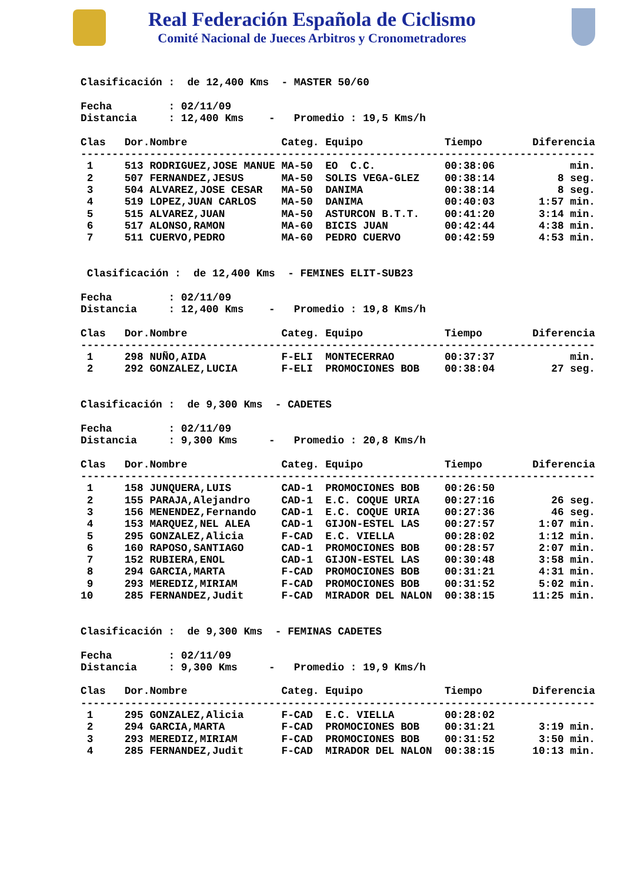Real Federación Española de Ciclismo
Comité Nacional de Jueces Arbitros y Cronometradores
Clasificación :  de 12,400 Kms  - MASTER 50/60

Fecha         : 02/11/09
Distancia     : 12,400 Kms    -   Promedio : 19,5 Kms/h

Clas   Dor.Nombre               Categ. Equipo             Tiempo        Diferencia
----------------------------------------------------------------------------------
 1     513 RODRIGUEZ,JOSE MANUE MA-50  EO  C.C.           00:38:06            min.
 2     507 FERNANDEZ,JESUS      MA-50  SOLIS VEGA-GLEZ    00:38:14          8 seg.
 3     504 ALVAREZ,JOSE CESAR   MA-50  DANIMA             00:38:14          8 seg.
 4     519 LOPEZ,JUAN CARLOS    MA-50  DANIMA             00:40:03       1:57 min.
 5     515 ALVAREZ,JUAN         MA-50  ASTURCON B.T.T.    00:41:20       3:14 min.
 6     517 ALONSO,RAMON         MA-60  BICIS JUAN         00:42:44       4:38 min.
 7     511 CUERVO,PEDRO         MA-60  PEDRO CUERVO       00:42:59       4:53 min.


 Clasificación :  de 12,400 Kms  - FEMINES ELIT-SUB23

Fecha         : 02/11/09
Distancia     : 12,400 Kms    -   Promedio : 19,8 Kms/h

Clas   Dor.Nombre               Categ. Equipo             Tiempo        Diferencia
----------------------------------------------------------------------------------
 1     298 NUÑO,AIDA            F-ELI  MONTECERRAO        00:37:37            min.
 2     292 GONZALEZ,LUCIA       F-ELI  PROMOCIONES BOB    00:38:04         27 seg.


Clasificación :  de 9,300 Kms  - CADETES

Fecha         : 02/11/09
Distancia     : 9,300 Kms     -   Promedio : 20,8 Kms/h

Clas   Dor.Nombre               Categ. Equipo             Tiempo        Diferencia
----------------------------------------------------------------------------------
 1     158 JUNQUERA,LUIS        CAD-1  PROMOCIONES BOB    00:26:50
 2     155 PARAJA,Alejandro     CAD-1  E.C. COQUE URIA    00:27:16         26 seg.
 3     156 MENENDEZ,Fernando    CAD-1  E.C. COQUE URIA    00:27:36         46 seg.
 4     153 MARQUEZ,NEL ALEA     CAD-1  GIJON-ESTEL LAS    00:27:57       1:07 min.
 5     295 GONZALEZ,Alicia      F-CAD  E.C. VIELLA        00:28:02       1:12 min.
 6     160 RAPOSO,SANTIAGO      CAD-1  PROMOCIONES BOB    00:28:57       2:07 min.
 7     152 RUBIERA,ENOL         CAD-1  GIJON-ESTEL LAS    00:30:48       3:58 min.
 8     294 GARCIA,MARTA         F-CAD  PROMOCIONES BOB    00:31:21       4:31 min.
 9     293 MEREDIZ,MIRIAM       F-CAD  PROMOCIONES BOB    00:31:52       5:02 min.
10     285 FERNANDEZ,Judit      F-CAD  MIRADOR DEL NALON  00:38:15      11:25 min.


Clasificación :  de 9,300 Kms  - FEMINAS CADETES

Fecha         : 02/11/09
Distancia     : 9,300 Kms     -   Promedio : 19,9 Kms/h

Clas   Dor.Nombre               Categ. Equipo             Tiempo        Diferencia
----------------------------------------------------------------------------------
 1     295 GONZALEZ,Alicia      F-CAD  E.C. VIELLA        00:28:02
 2     294 GARCIA,MARTA         F-CAD  PROMOCIONES BOB    00:31:21       3:19 min.
 3     293 MEREDIZ,MIRIAM       F-CAD  PROMOCIONES BOB    00:31:52       3:50 min.
 4     285 FERNANDEZ,Judit      F-CAD  MIRADOR DEL NALON  00:38:15      10:13 min.